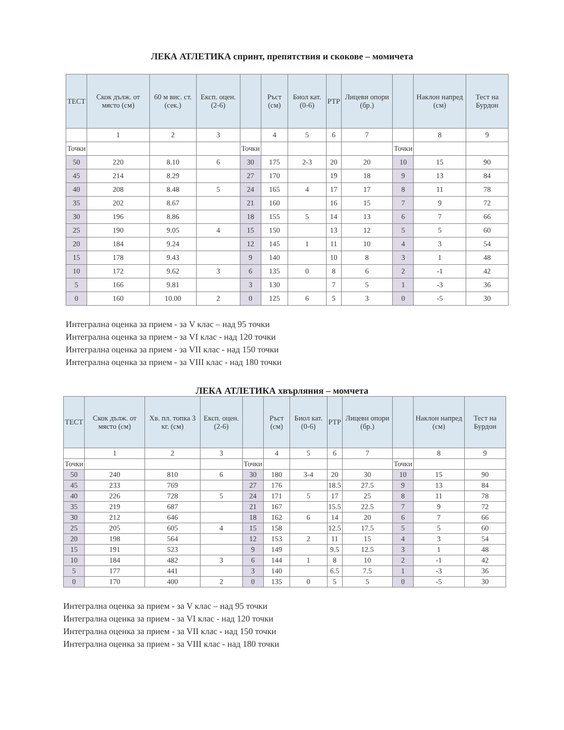ЛЕКА АТЛЕТИКА спринт, препятствия и скокове – момичета
| ТЕСТ | Скок дълж. от място (см) | 60 м вис. ст. (сек.) | Експ. оцен. (2-6) | | Ръст (см) | Биол кат. (0-6) | РТР | Лицеви опори (бр.) | | Наклон напред (см) | Тест на Бурдон |
| --- | --- | --- | --- | --- | --- | --- | --- | --- | --- | --- | --- |
| | 1 | 2 | 3 | | 4 | 5 | 6 | 7 | | 8 | 9 |
| Точки | | | | Точки | | | | | Точки | | |
| 50 | 220 | 8.10 | 6 | 30 | 175 | 2-3 | 20 | 20 | 10 | 15 | 90 |
| 45 | 214 | 8.29 | | 27 | 170 | | 19 | 18 | 9 | 13 | 84 |
| 40 | 208 | 8.48 | 5 | 24 | 165 | 4 | 17 | 17 | 8 | 11 | 78 |
| 35 | 202 | 8.67 | | 21 | 160 | | 16 | 15 | 7 | 9 | 72 |
| 30 | 196 | 8.86 | | 18 | 155 | 5 | 14 | 13 | 6 | 7 | 66 |
| 25 | 190 | 9.05 | 4 | 15 | 150 | | 13 | 12 | 5 | 5 | 60 |
| 20 | 184 | 9.24 | | 12 | 145 | 1 | 11 | 10 | 4 | 3 | 54 |
| 15 | 178 | 9.43 | | 9 | 140 | | 10 | 8 | 3 | 1 | 48 |
| 10 | 172 | 9.62 | 3 | 6 | 135 | 0 | 8 | 6 | 2 | -1 | 42 |
| 5 | 166 | 9.81 | | 3 | 130 | | 7 | 5 | 1 | -3 | 36 |
| 0 | 160 | 10.00 | 2 | 0 | 125 | 6 | 5 | 3 | 0 | -5 | 30 |
Интегрална оценка за прием - за V клас – над 95 точки
Интегрална оценка за прием - за VI клас - над 120 точки
Интегрална оценка за прием - за VII клас - над 150 точки
Интегрална оценка за прием - за VIII клас - над 180 точки
ЛЕКА АТЛЕТИКА хвърляния – момчета
| ТЕСТ | Скок дълж. от място (см) | Хв. пл. топка 3 кг. (см) | Експ. оцен. (2-6) | | Ръст (см) | Биол кат. (0-6) | РТР | Лицеви опори (бр.) | | Наклон напред (см) | Тест на Бурдон |
| --- | --- | --- | --- | --- | --- | --- | --- | --- | --- | --- | --- |
| | 1 | 2 | 3 | | 4 | 5 | 6 | 7 | | 8 | 9 |
| Точки | | | | Точки | | | | | Точки | | |
| 50 | 240 | 810 | 6 | 30 | 180 | 3-4 | 20 | 30 | 10 | 15 | 90 |
| 45 | 233 | 769 | | 27 | 176 | | 18.5 | 27.5 | 9 | 13 | 84 |
| 40 | 226 | 728 | 5 | 24 | 171 | 5 | 17 | 25 | 8 | 11 | 78 |
| 35 | 219 | 687 | | 21 | 167 | | 15.5 | 22.5 | 7 | 9 | 72 |
| 30 | 212 | 646 | | 18 | 162 | 6 | 14 | 20 | 6 | 7 | 66 |
| 25 | 205 | 605 | 4 | 15 | 158 | | 12.5 | 17.5 | 5 | 5 | 60 |
| 20 | 198 | 564 | | 12 | 153 | 2 | 11 | 15 | 4 | 3 | 54 |
| 15 | 191 | 523 | | 9 | 149 | | 9.5 | 12.5 | 3 | 1 | 48 |
| 10 | 184 | 482 | 3 | 6 | 144 | 1 | 8 | 10 | 2 | -1 | 42 |
| 5 | 177 | 441 | | 3 | 140 | | 6.5 | 7.5 | 1 | -3 | 36 |
| 0 | 170 | 400 | 2 | 0 | 135 | 0 | 5 | 5 | 0 | -5 | 30 |
Интегрална оценка за прием - за V клас – над 95 точки
Интегрална оценка за прием - за VI клас - над 120 точки
Интегрална оценка за прием - за VII клас - над 150 точки
Интегрална оценка за прием - за VIII клас - над 180 точки